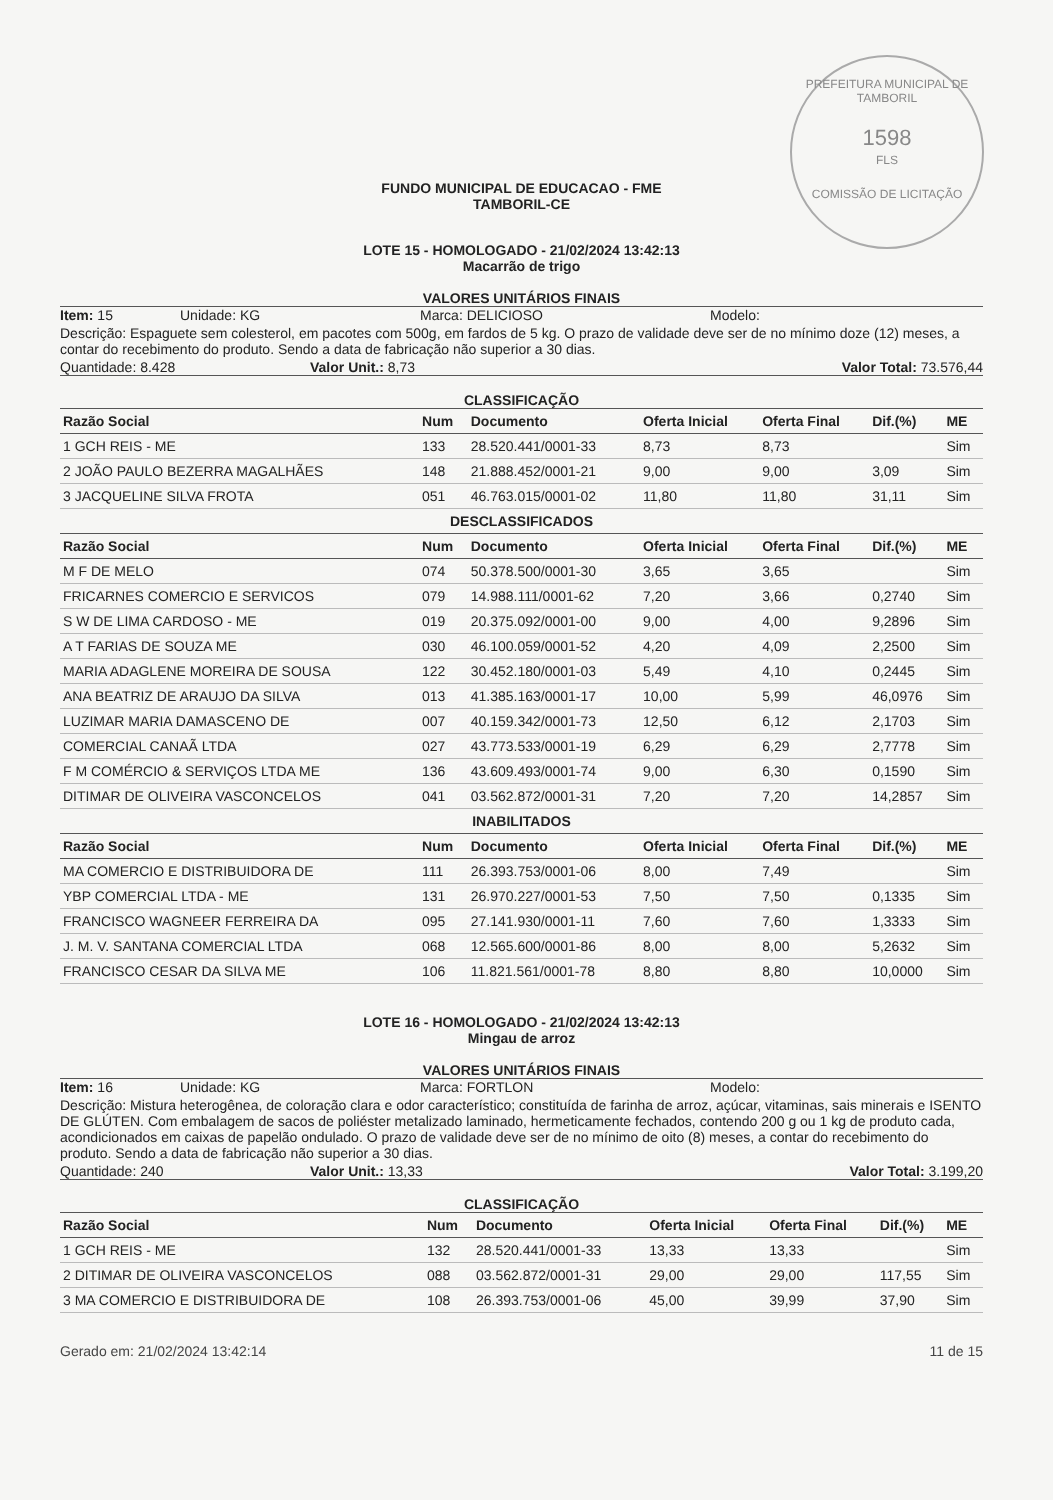PREFEITURA MUNICIPAL DE TAMBORIL
1598
FLS
COMISSÃO DE LICITAÇÃO
FUNDO MUNICIPAL DE EDUCACAO - FME
TAMBORIL-CE
LOTE 15 - HOMOLOGADO - 21/02/2024 13:42:13
Macarrão de trigo
VALORES UNITÁRIOS FINAIS
Item: 15 Unidade: KG Marca: DELICIOSO Modelo:
Descrição: Espaguete sem colesterol, em pacotes com 500g, em fardos de 5 kg. O prazo de validade deve ser de no mínimo doze (12) meses, a contar do recebimento do produto. Sendo a data de fabricação não superior a 30 dias.
Quantidade: 8.428 Valor Unit.: 8,73 Valor Total: 73.576,44
CLASSIFICAÇÃO
| Razão Social | Num | Documento | Oferta Inicial | Oferta Final | Dif.(%) | ME |
| --- | --- | --- | --- | --- | --- | --- |
| 1 GCH REIS - ME | 133 | 28.520.441/0001-33 | 8,73 | 8,73 | | Sim |
| 2 JOÃO PAULO BEZERRA MAGALHÃES | 148 | 21.888.452/0001-21 | 9,00 | 9,00 | 3,09 | Sim |
| 3 JACQUELINE SILVA FROTA | 051 | 46.763.015/0001-02 | 11,80 | 11,80 | 31,11 | Sim |
| DESCLASSIFICADOS | | | | | | |
| Razão Social | Num | Documento | Oferta Inicial | Oferta Final | Dif.(%) | ME |
| M F DE MELO | 074 | 50.378.500/0001-30 | 3,65 | 3,65 | | Sim |
| FRICARNES COMERCIO E SERVICOS | 079 | 14.988.111/0001-62 | 7,20 | 3,66 | 0,2740 | Sim |
| S W DE LIMA CARDOSO - ME | 019 | 20.375.092/0001-00 | 9,00 | 4,00 | 9,2896 | Sim |
| A T FARIAS DE SOUZA ME | 030 | 46.100.059/0001-52 | 4,20 | 4,09 | 2,2500 | Sim |
| MARIA ADAGLENE MOREIRA DE SOUSA | 122 | 30.452.180/0001-03 | 5,49 | 4,10 | 0,2445 | Sim |
| ANA BEATRIZ DE ARAUJO DA SILVA | 013 | 41.385.163/0001-17 | 10,00 | 5,99 | 46,0976 | Sim |
| LUZIMAR MARIA DAMASCENO DE | 007 | 40.159.342/0001-73 | 12,50 | 6,12 | 2,1703 | Sim |
| COMERCIAL CANAÃ LTDA | 027 | 43.773.533/0001-19 | 6,29 | 6,29 | 2,7778 | Sim |
| F M COMÉRCIO & SERVIÇOS LTDA ME | 136 | 43.609.493/0001-74 | 9,00 | 6,30 | 0,1590 | Sim |
| DITIMAR DE OLIVEIRA VASCONCELOS | 041 | 03.562.872/0001-31 | 7,20 | 7,20 | 14,2857 | Sim |
| INABILITADOS | | | | | | |
| Razão Social | Num | Documento | Oferta Inicial | Oferta Final | Dif.(%) | ME |
| MA COMERCIO E DISTRIBUIDORA DE | 111 | 26.393.753/0001-06 | 8,00 | 7,49 | | Sim |
| YBP COMERCIAL LTDA - ME | 131 | 26.970.227/0001-53 | 7,50 | 7,50 | 0,1335 | Sim |
| FRANCISCO WAGNEER FERREIRA DA | 095 | 27.141.930/0001-11 | 7,60 | 7,60 | 1,3333 | Sim |
| J. M. V. SANTANA COMERCIAL LTDA | 068 | 12.565.600/0001-86 | 8,00 | 8,00 | 5,2632 | Sim |
| FRANCISCO CESAR DA SILVA ME | 106 | 11.821.561/0001-78 | 8,80 | 8,80 | 10,0000 | Sim |
LOTE 16 - HOMOLOGADO - 21/02/2024 13:42:13
Mingau de arroz
VALORES UNITÁRIOS FINAIS
Item: 16 Unidade: KG Marca: FORTLON Modelo:
Descrição: Mistura heterogênea, de coloração clara e odor característico; constituída de farinha de arroz, açúcar, vitaminas, sais minerais e ISENTO DE GLÚTEN. Com embalagem de sacos de poliéster metalizado laminado, hermeticamente fechados, contendo 200 g ou 1 kg de produto cada, acondicionados em caixas de papelão ondulado. O prazo de validade deve ser de no mínimo de oito (8) meses, a contar do recebimento do produto. Sendo a data de fabricação não superior a 30 dias.
Quantidade: 240 Valor Unit.: 13,33 Valor Total: 3.199,20
CLASSIFICAÇÃO
| Razão Social | Num | Documento | Oferta Inicial | Oferta Final | Dif.(%) | ME |
| --- | --- | --- | --- | --- | --- | --- |
| 1 GCH REIS - ME | 132 | 28.520.441/0001-33 | 13,33 | 13,33 | | Sim |
| 2 DITIMAR DE OLIVEIRA VASCONCELOS | 088 | 03.562.872/0001-31 | 29,00 | 29,00 | 117,55 | Sim |
| 3 MA COMERCIO E DISTRIBUIDORA DE | 108 | 26.393.753/0001-06 | 45,00 | 39,99 | 37,90 | Sim |
Gerado em: 21/02/2024 13:42:14 11 de 15